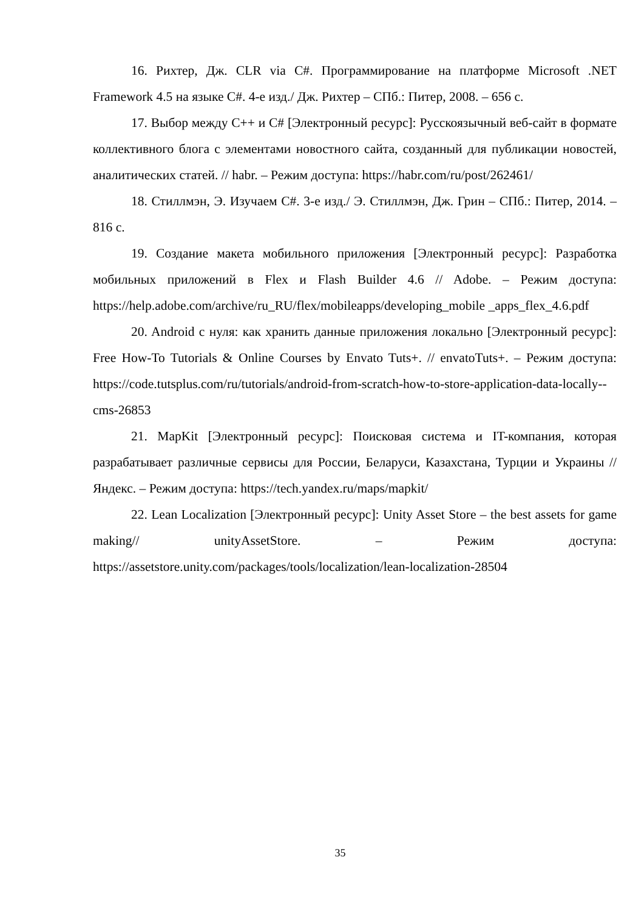16. Рихтер, Дж. CLR via C#. Программирование на платформе Microsoft .NET Framework 4.5 на языке C#. 4-е изд./ Дж. Рихтер – СПб.: Питер, 2008. – 656 с.
17. Выбор между C++ и C# [Электронный ресурс]: Русскоязычный веб-сайт в формате коллективного блога с элементами новостного сайта, созданный для публикации новостей, аналитических статей. // habr. – Режим доступа: https://habr.com/ru/post/262461/
18. Стиллмэн, Э. Изучаем C#. 3-е изд./ Э. Стиллмэн, Дж. Грин – СПб.: Питер, 2014. – 816 с.
19. Создание макета мобильного приложения [Электронный ресурс]: Разработка мобильных приложений в Flex и Flash Builder 4.6 // Adobe. – Режим доступа: https://help.adobe.com/archive/ru_RU/flex/mobileapps/developing_mobile _apps_flex_4.6.pdf
20. Android с нуля: как хранить данные приложения локально [Электронный ресурс]: Free How-To Tutorials & Online Courses by Envato Tuts+. // envatoTuts+. – Режим доступа: https://code.tutsplus.com/ru/tutorials/android-from-scratch-how-to-store-application-data-locally--cms-26853
21. MapKit [Электронный ресурс]: Поисковая система и IT-компания, которая разрабатывает различные сервисы для России, Беларуси, Казахстана, Турции и Украины // Яндекс. – Режим доступа: https://tech.yandex.ru/maps/mapkit/
22. Lean Localization [Электронный ресурс]: Unity Asset Store – the best assets for game making// unityAssetStore. – Режим доступа: https://assetstore.unity.com/packages/tools/localization/lean-localization-28504
35